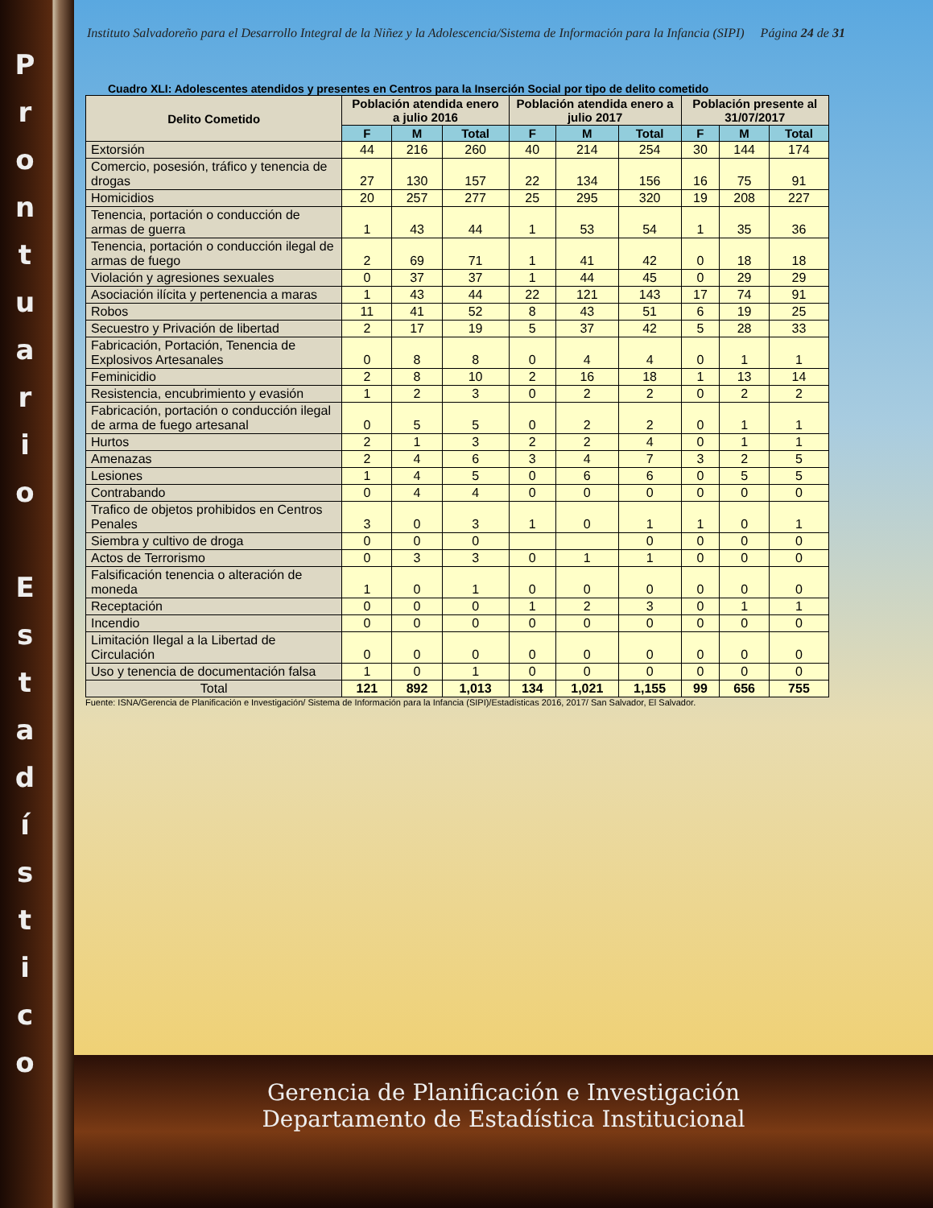Prontuario
Estadístico
Instituto Salvadoreño para el Desarrollo Integral de la Niñez y la Adolescencia/Sistema de Información para la Infancia (SIPI) Página 24 de 31
Cuadro XLI: Adolescentes atendidos y presentes en Centros para la Inserción Social por tipo de delito cometido
| Delito Cometido | Población atendida enero a julio 2016 | | | Población atendida enero a julio 2017 | | | Población presente al 31/07/2017 | | |
| --- | --- | --- | --- | --- | --- | --- | --- | --- | --- |
| | F | M | Total | F | M | Total | F | M | Total |
| Extorsión | 44 | 216 | 260 | 40 | 214 | 254 | 30 | 144 | 174 |
| Comercio, posesión, tráfico y tenencia de drogas | 27 | 130 | 157 | 22 | 134 | 156 | 16 | 75 | 91 |
| Homicidios | 20 | 257 | 277 | 25 | 295 | 320 | 19 | 208 | 227 |
| Tenencia, portación o conducción de armas de guerra | 1 | 43 | 44 | 1 | 53 | 54 | 1 | 35 | 36 |
| Tenencia, portación o conducción ilegal de armas de fuego | 2 | 69 | 71 | 1 | 41 | 42 | 0 | 18 | 18 |
| Violación y agresiones sexuales | 0 | 37 | 37 | 1 | 44 | 45 | 0 | 29 | 29 |
| Asociación ilícita y pertenencia a maras | 1 | 43 | 44 | 22 | 121 | 143 | 17 | 74 | 91 |
| Robos | 11 | 41 | 52 | 8 | 43 | 51 | 6 | 19 | 25 |
| Secuestro y Privación de libertad | 2 | 17 | 19 | 5 | 37 | 42 | 5 | 28 | 33 |
| Fabricación, Portación, Tenencia de Explosivos Artesanales | 0 | 8 | 8 | 0 | 4 | 4 | 0 | 1 | 1 |
| Feminicidio | 2 | 8 | 10 | 2 | 16 | 18 | 1 | 13 | 14 |
| Resistencia, encubrimiento y evasión | 1 | 2 | 3 | 0 | 2 | 2 | 0 | 2 | 2 |
| Fabricación, portación o conducción ilegal de arma de fuego artesanal | 0 | 5 | 5 | 0 | 2 | 2 | 0 | 1 | 1 |
| Hurtos | 2 | 1 | 3 | 2 | 2 | 4 | 0 | 1 | 1 |
| Amenazas | 2 | 4 | 6 | 3 | 4 | 7 | 3 | 2 | 5 |
| Lesiones | 1 | 4 | 5 | 0 | 6 | 6 | 0 | 5 | 5 |
| Contrabando | 0 | 4 | 4 | 0 | 0 | 0 | 0 | 0 | 0 |
| Trafico de objetos prohibidos en Centros Penales | 3 | 0 | 3 | 1 | 0 | 1 | 1 | 0 | 1 |
| Siembra y cultivo de droga | 0 | 0 | 0 | | | 0 | 0 | 0 | 0 |
| Actos de Terrorismo | 0 | 3 | 3 | 0 | 1 | 1 | 0 | 0 | 0 |
| Falsificación tenencia o alteración de moneda | 1 | 0 | 1 | 0 | 0 | 0 | 0 | 0 | 0 |
| Receptación | 0 | 0 | 0 | 1 | 2 | 3 | 0 | 1 | 1 |
| Incendio | 0 | 0 | 0 | 0 | 0 | 0 | 0 | 0 | 0 |
| Limitación Ilegal a la Libertad de Circulación | 0 | 0 | 0 | 0 | 0 | 0 | 0 | 0 | 0 |
| Uso y tenencia de documentación falsa | 1 | 0 | 1 | 0 | 0 | 0 | 0 | 0 | 0 |
| Total | 121 | 892 | 1,013 | 134 | 1,021 | 1,155 | 99 | 656 | 755 |
Fuente: ISNA/Gerencia de Planificación e Investigación/ Sistema de Información para la Infancia (SIPI)/Estadísticas 2016, 2017/ San Salvador, El Salvador.
Gerencia de Planificación e Investigación
Departamento de Estadística Institucional